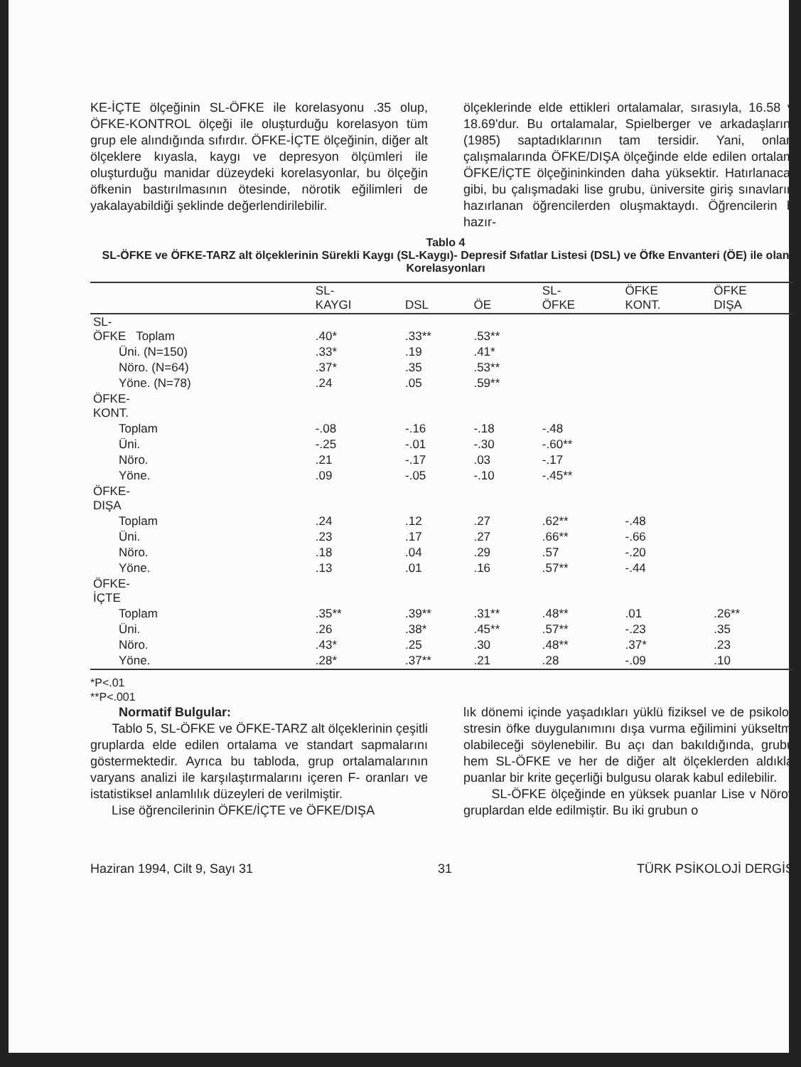KE-İÇTE ölçeğinin SL-ÖFKE ile korelasyonu .35 olup, ÖFKE-KONTROL ölçeği ile oluşturduğu korelasyon tüm grup ele alındığında sıfırdır. ÖFKE-İÇTE ölçeğinin, diğer alt ölçeklere kıyasla, kaygı ve depresyon ölçümleri ile oluşturduğu manidar düzeydeki korelasyonlar, bu ölçeğin öfkenin bastırılmasının ötesinde, nörotik eğilimleri de yakalayabildiği şeklinde değerlendirilebilir.
ölçeklerinde elde ettikleri ortalamalar, sırasıyla, 16.58 ve 18.69'dur. Bu ortalamalar, Spielberger ve arkadaşlarının (1985) saptadıklarının tam tersidir. Yani, onların çalışmalarında ÖFKE/DIŞA ölçeğinde elde edilen ortalama ÖFKE/İÇTE ölçeğininkinden daha yüksektir. Hatırlanacağı gibi, bu çalışmadaki lise grubu, üniversite giriş sınavlarına hazırlanan öğrencilerden oluşmaktaydı. Öğrencilerin bu hazır-
Tablo 4
SL-ÖFKE ve ÖFKE-TARZ alt ölçeklerinin Sürekli Kaygı (SL-Kaygı)- Depresif Sıfatlar Listesi (DSL) ve Öfke Envanteri (ÖE) ile olan Korelasyonları
| | SL- KAYGI | DSL | ÖE | SL- ÖFKE | ÖFKE KONT. | ÖFKE DIŞA |
| --- | --- | --- | --- | --- | --- | --- |
| SL- ÖFKE Toplam | .40* | .33** | .53** | | | |
| Üni. (N=150) | .33* | .19 | .41* | | | |
| Nöro. (N=64) | .37* | .35 | .53** | | | |
| Yöne. (N=78) | .24 | .05 | .59** | | | |
| ÖFKE- KONT. | | | | | | |
| Toplam | -.08 | -.16 | -.18 | -.48 | | |
| Üni. | -.25 | -.01 | -.30 | -.60** | | |
| Nöro. | .21 | -.17 | .03 | -.17 | | |
| Yöne. | .09 | -.05 | -.10 | -.45** | | |
| ÖFKE- DIŞA | | | | | | |
| Toplam | .24 | .12 | .27 | .62** | -.48 | |
| Üni. | .23 | .17 | .27 | .66** | -.66 | |
| Nöro. | .18 | .04 | .29 | .57 | -.20 | |
| Yöne. | .13 | .01 | .16 | .57** | -.44 | |
| ÖFKE- İÇTE | | | | | | |
| Toplam | .35** | .39** | .31** | .48** | .01 | .26** |
| Üni. | .26 | .38* | .45** | .57** | -.23 | .35 |
| Nöro. | .43* | .25 | .30 | .48** | .37* | .23 |
| Yöne. | .28* | .37** | .21 | .28 | -.09 | .10 |
*P<.01
**P<.001
Normatif Bulgular:
Tablo 5, SL-ÖFKE ve ÖFKE-TARZ alt ölçeklerinin çeşitli gruplarda elde edilen ortalama ve standart sapmalarını göstermektedir. Ayrıca bu tabloda, grup ortalamalarının varyans analizi ile karşılaştırmalarını içeren F- oranları ve istatistiksel anlamlılık düzeyleri de verilmiştir.
Lise öğrencilerinin ÖFKE/İÇTE ve ÖFKE/DIŞA
lık dönemi içinde yaşadıkları yüklü fiziksel ve de psikolojik stresin öfke duygulanımını dışa vurma eğilimini yükseltmiş olabileceği söylenebilir. Bu açı dan bakıldığında, grubun hem SL-ÖFKE ve her de diğer alt ölçeklerden aldıkları puanlar bir krite geçerliği bulgusu olarak kabul edilebilir.
SL-ÖFKE ölçeğinde en yüksek puanlar Lise v Nörotik gruplardan elde edilmiştir. Bu iki grubun o
Haziran 1994, Cilt 9, Sayı 31 31 TÜRK PSİKOLOJİ DERGİS